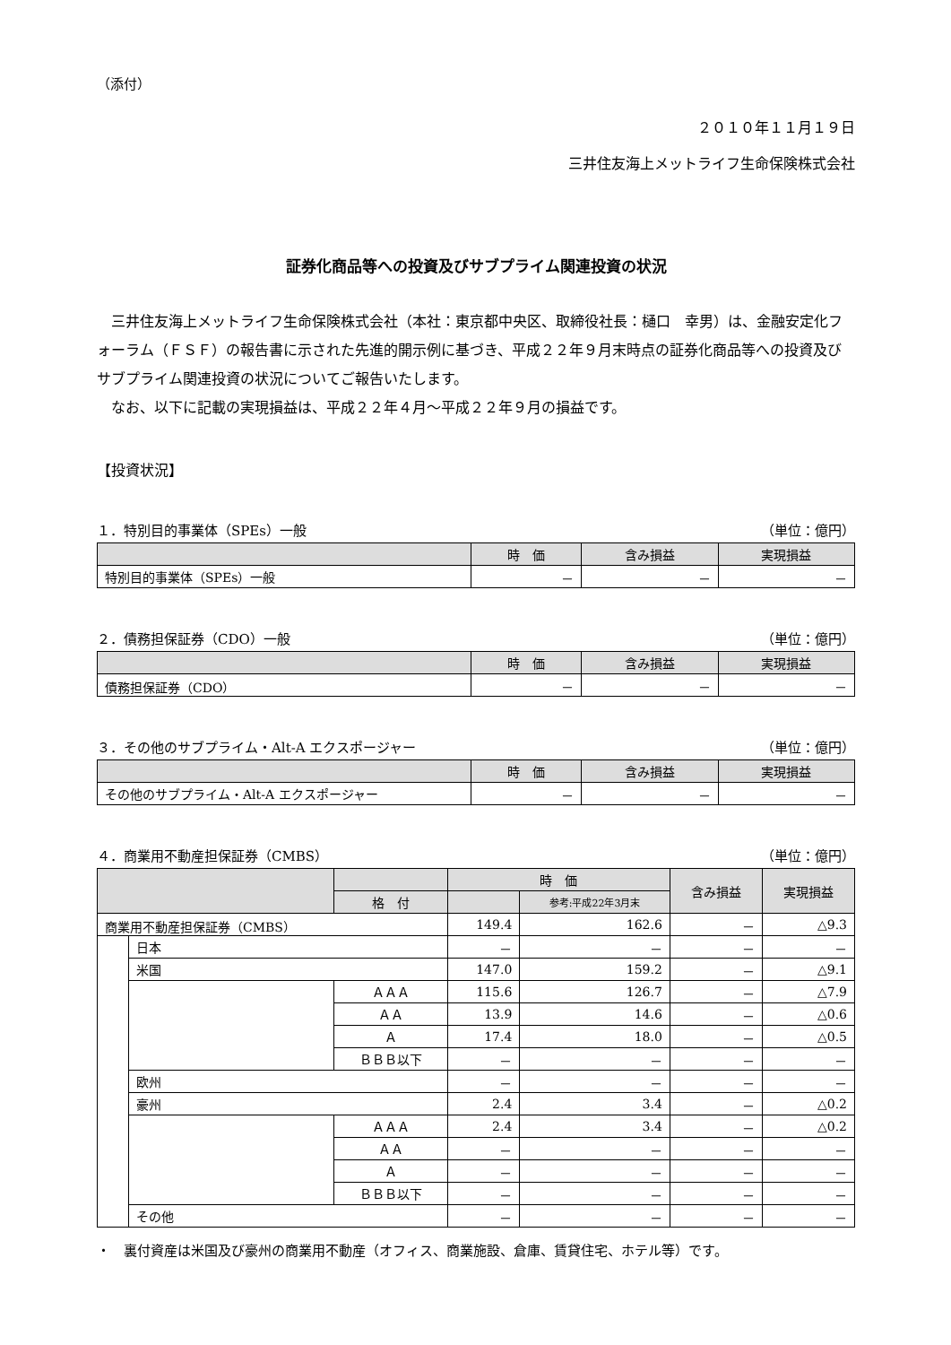（添付）
２０１０年１１月１９日
三井住友海上メットライフ生命保険株式会社
証券化商品等への投資及びサブプライム関連投資の状況
　三井住友海上メットライフ生命保険株式会社（本社：東京都中央区、取締役社長：樋口　幸男）は、金融安定化フォーラム（ＦＳＦ）の報告書に示された先進的開示例に基づき、平成２２年９月末時点の証券化商品等への投資及びサブプライム関連投資の状況についてご報告いたします。
　なお、以下に記載の実現損益は、平成２２年４月～平成２２年９月の損益です。
【投資状況】
１．特別目的事業体（SPEs）一般 （単位：億円）
| | 時 価 | 含み損益 | 実現損益 |
| --- | --- | --- | --- |
| 特別目的事業体（SPEs）一般 | － | － | － |
２．債務担保証券（CDO）一般 （単位：億円）
| | 時 価 | 含み損益 | 実現損益 |
| --- | --- | --- | --- |
| 債務担保証券（CDO） | － | － | － |
３．その他のサブプライム・Alt-A エクスポージャー （単位：億円）
| | 時 価 | 含み損益 | 実現損益 |
| --- | --- | --- | --- |
| その他のサブプライム・Alt-A エクスポージャー | － | － | － |
４．商業用不動産担保証券（CMBS） （単位：億円）
| | | | 時 価 | | 含み損益 | 実現損益 |
| --- | --- | --- | --- | --- | --- | --- |
| | | 格 付 | | 参考:平成22年3月末 | | |
| 商業用不動産担保証券（CMBS） | | | 149.4 | 162.6 | － | △9.3 |
| | 日本 | | － | － | － | － |
| | 米国 | | 147.0 | 159.2 | － | △9.1 |
| | | ＡＡＡ | 115.6 | 126.7 | － | △7.9 |
| | | ＡＡ | 13.9 | 14.6 | － | △0.6 |
| | | Ａ | 17.4 | 18.0 | － | △0.5 |
| | | ＢＢＢ以下 | － | － | － | － |
| | 欧州 | | － | － | － | － |
| | 豪州 | | 2.4 | 3.4 | － | △0.2 |
| | | ＡＡＡ | 2.4 | 3.4 | － | △0.2 |
| | | ＡＡ | － | － | － | － |
| | | Ａ | － | － | － | － |
| | | ＢＢＢ以下 | － | － | － | － |
| | その他 | | － | － | － | － |
・　裏付資産は米国及び豪州の商業用不動産（オフィス、商業施設、倉庫、賃貸住宅、ホテル等）です。